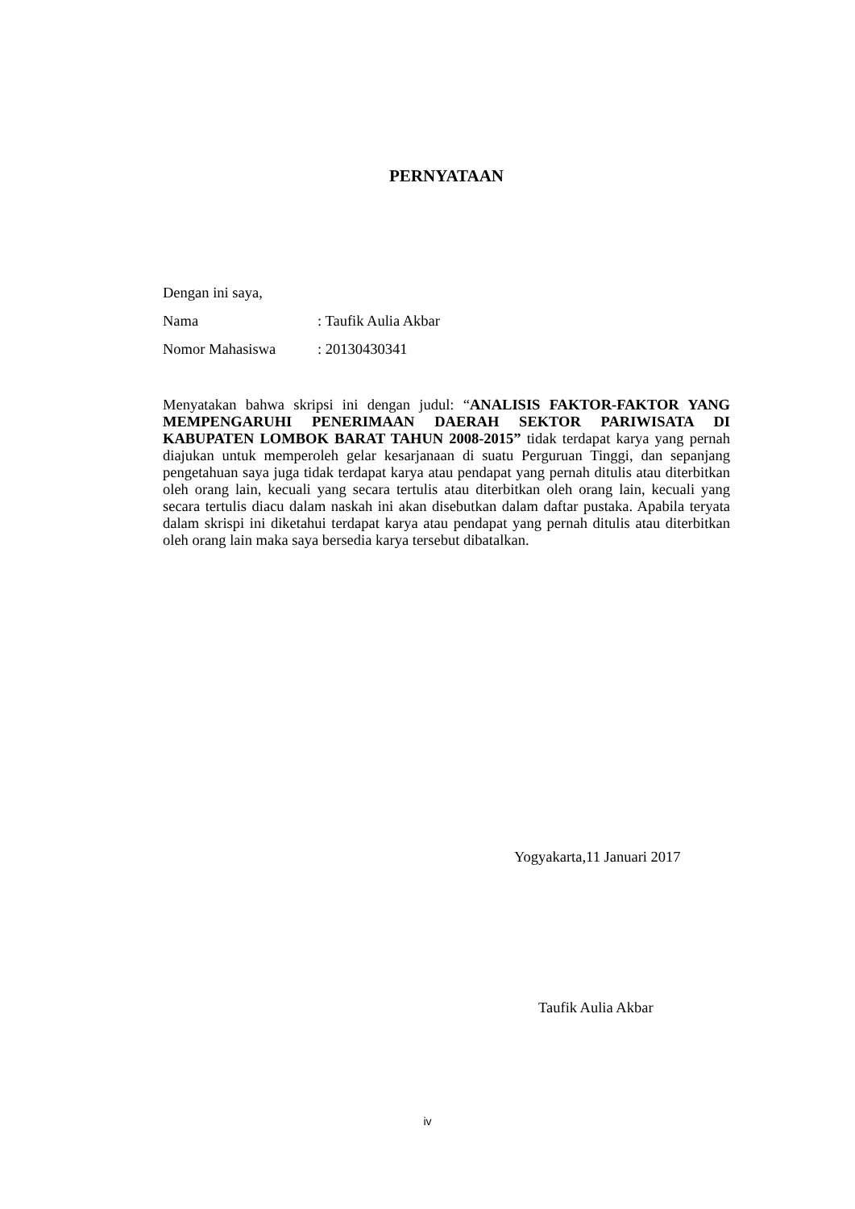PERNYATAAN
Dengan ini saya,
Nama: Taufik Aulia Akbar
Nomor Mahasiswa: 20130430341
Menyatakan bahwa skripsi ini dengan judul: “ANALISIS FAKTOR-FAKTOR YANG MEMPENGARUHI PENERIMAAN DAERAH SEKTOR PARIWISATA DI KABUPATEN LOMBOK BARAT TAHUN 2008-2015” tidak terdapat karya yang pernah diajukan untuk memperoleh gelar kesarjanaan di suatu Perguruan Tinggi, dan sepanjang pengetahuan saya juga tidak terdapat karya atau pendapat yang pernah ditulis atau diterbitkan oleh orang lain, kecuali yang secara tertulis atau diterbitkan oleh orang lain, kecuali yang secara tertulis diacu dalam naskah ini akan disebutkan dalam daftar pustaka. Apabila teryata dalam skrispi ini diketahui terdapat karya atau pendapat yang pernah ditulis atau diterbitkan oleh orang lain maka saya bersedia karya tersebut dibatalkan.
Yogyakarta,11 Januari 2017
Taufik Aulia Akbar
iv